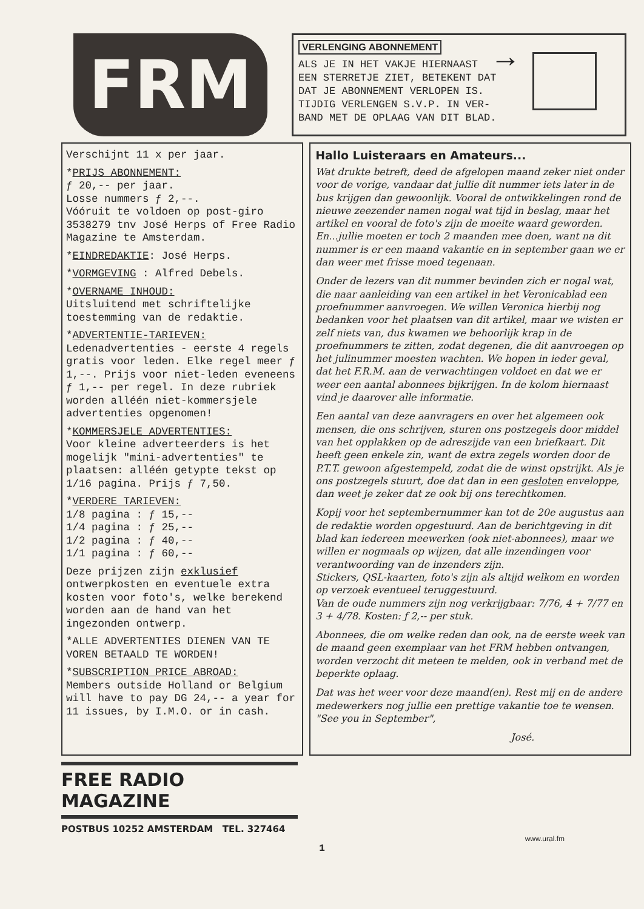FRM
VERLENGING ABONNEMENT
ALS JE IN HET VAKJE HIERNAAST
EEN STERRETJE ZIET, BETEKENT DAT
DAT JE ABONNEMENT VERLOPEN IS.
TIJDIG VERLENGEN S.V.P. IN VER-
BAND MET DE OPLAAG VAN DIT BLAD.
→
Verschijnt 11 x per jaar.
*PRIJS ABONNEMENT:
ƒ 20,-- per jaar.
Losse nummers ƒ 2,--.
Vóóruit te voldoen op post-giro 3538279 tnv José Herps of Free Radio Magazine te Amsterdam.
*EINDREDAKTIE: José Herps.
*VORMGEVING : Alfred Debels.
*OVERNAME INHOUD:
Uitsluitend met schriftelijke toestemming van de redaktie.
*ADVERTENTIE-TARIEVEN:
Ledenadvertenties - eerste 4 regels gratis voor leden. Elke regel meer ƒ 1,--. Prijs voor niet-leden eveneens ƒ 1,-- per regel. In deze rubriek worden alléén niet-kommersjele advertenties opgenomen!
*KOMMERSJELE ADVERTENTIES:
Voor kleine adverteerders is het mogelijk "mini-advertenties" te plaatsen: alléén getypte tekst op 1/16 pagina. Prijs ƒ 7,50.
*VERDERE TARIEVEN:
1/8 pagina : ƒ 15,--
1/4 pagina : ƒ 25,--
1/2 pagina : ƒ 40,--
1/1 pagina : ƒ 60,--
Deze prijzen zijn exklusief ontwerpkosten en eventuele extra kosten voor foto's, welke berekend worden aan de hand van het ingezonden ontwerp.
*ALLE ADVERTENTIES DIENEN VAN TE VOREN BETAALD TE WORDEN!
*SUBSCRIPTION PRICE ABROAD:
Members outside Holland or Belgium will have to pay DG 24,-- a year for 11 issues, by I.M.O. or in cash.
Hallo Luisteraars en Amateurs...
Wat drukte betreft, deed de afgelopen maand zeker niet onder voor de vorige, vandaar dat jullie dit nummer iets later in de bus krijgen dan gewoonlijk. Vooral de ontwikkelingen rond de nieuwe zeezender namen nogal wat tijd in beslag, maar het artikel en vooral de foto's zijn de moeite waard geworden.
En...jullie moeten er toch 2 maanden mee doen, want na dit nummer is er een maand vakantie en in september gaan we er dan weer met frisse moed tegenaan.
Onder de lezers van dit nummer bevinden zich er nogal wat, die naar aanleiding van een artikel in het Veronicablad een proefnummer aanvroegen. We willen Veronica hierbij nog bedanken voor het plaatsen van dit artikel, maar we wisten er zelf niets van, dus kwamen we behoorlijk krap in de proefnummers te zitten, zodat degenen, die dit aanvroegen op het julinummer moesten wachten. We hopen in ieder geval, dat het F.R.M. aan de verwachtingen voldoet en dat we er weer een aantal abonnees bijkrijgen. In de kolom hiernaast vind je daarover alle informatie.
Een aantal van deze aanvragers en over het algemeen ook mensen, die ons schrijven, sturen ons postzegels door middel van het opplakken op de adreszijde van een briefkaart. Dit heeft geen enkele zin, want de extra zegels worden door de P.T.T. gewoon afgestempeld, zodat die de winst opstrijkt. Als je ons postzegels stuurt, doe dat dan in een gesloten enveloppe, dan weet je zeker dat ze ook bij ons terechtkomen.
Kopij voor het septembernummer kan tot de 20e augustus aan de redaktie worden opgestuurd. Aan de berichtgeving in dit blad kan iedereen meewerken (ook niet-abonnees), maar we willen er nogmaals op wijzen, dat alle inzendingen voor verantwoording van de inzenders zijn.
Stickers, QSL-kaarten, foto's zijn als altijd welkom en worden op verzoek eventueel teruggestuurd.
Van de oude nummers zijn nog verkrijgbaar: 7/76, 4 + 7/77 en 3 + 4/78. Kosten: ƒ 2,-- per stuk.
Abonnees, die om welke reden dan ook, na de eerste week van de maand geen exemplaar van het FRM hebben ontvangen, worden verzocht dit meteen te melden, ook in verband met de beperkte oplaag.
Dat was het weer voor deze maand(en). Rest mij en de andere medewerkers nog jullie een prettige vakantie toe te wensen.
"See you in September",
José.
FREE RADIO MAGAZINE
POSTBUS 10252 AMSTERDAM TEL. 327464
www.ural.fm
1